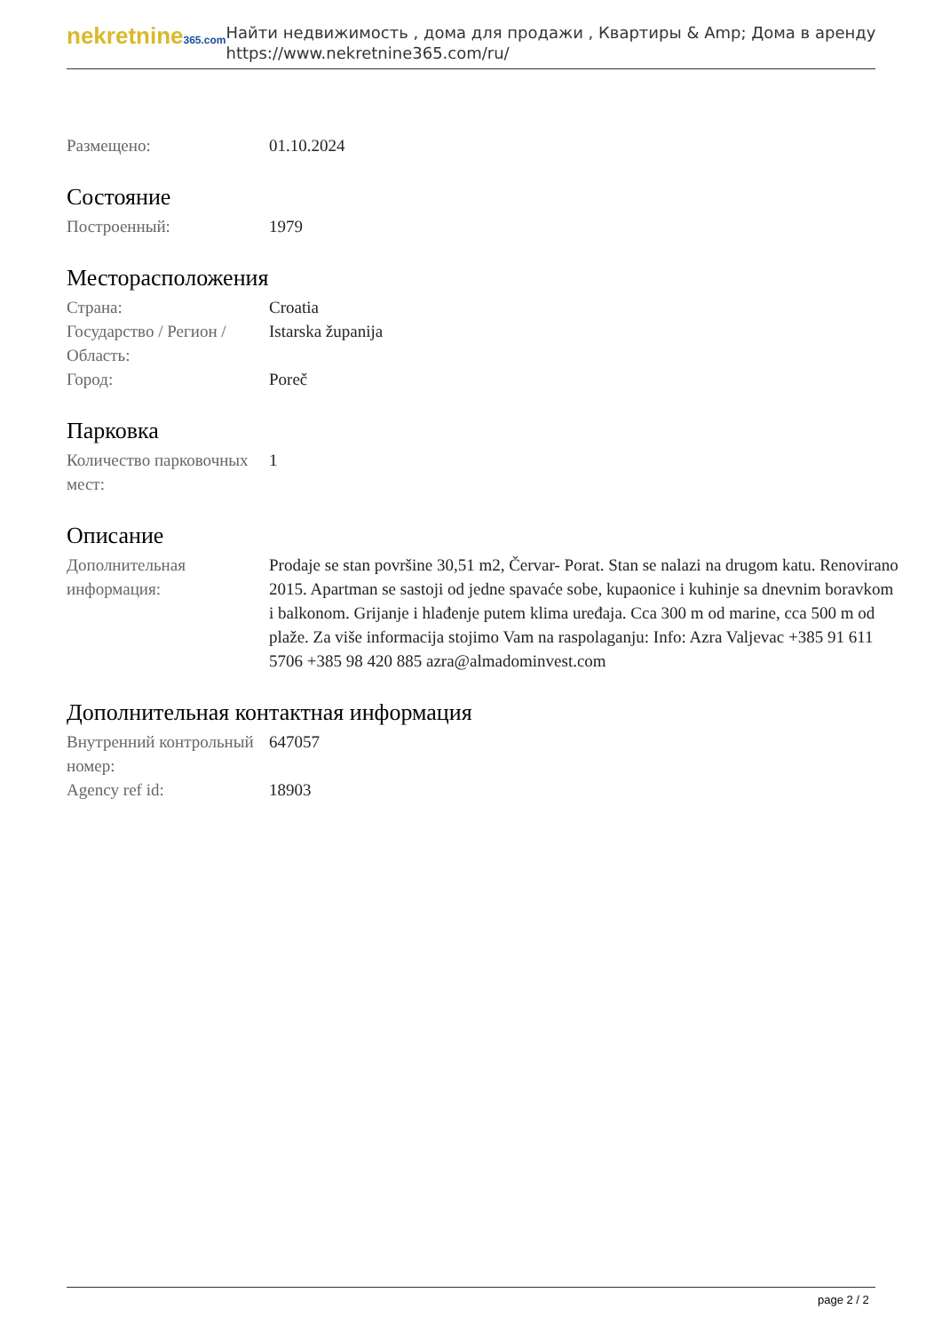nekretnine365.com
Найти недвижимость , дома для продажи , Квартиры & Amp; Дома в аренду
https://www.nekretnine365.com/ru/
| Размещено: | 01.10.2024 |
Состояние
| Построенный: | 1979 |
Месторасположения
| Страна: | Croatia |
| Государство / Регион / Область: | Istarska županija |
| Город: | Poreč |
Парковка
| Количество парковочных мест: | 1 |
Описание
| Дополнительная информация: | Prodaje se stan površine 30,51 m2, Červar- Porat. Stan se nalazi na drugom katu. Renovirano 2015. Apartman se sastoji od jedne spavaće sobe, kupaonice i kuhinje sa dnevnim boravkom i balkonom. Grijanje i hlađenje putem klima uređaja. Cca 300 m od marine, cca 500 m od plaže. Za više informacija stojimo Vam na raspolaganju: Info: Azra Valjevac +385 91 611 5706 +385 98 420 885 azra@almadominvest.com |
Дополнительная контактная информация
| Внутренний контрольный номер: | 647057 |
| Agency ref id: | 18903 |
page 2 / 2